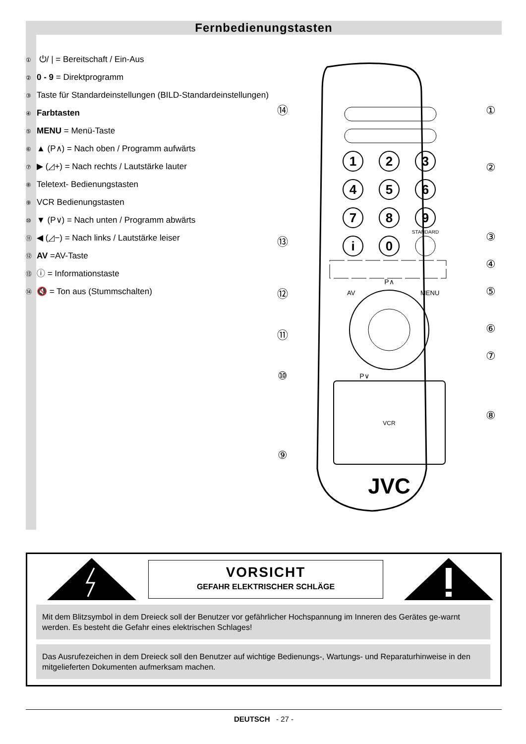Fernbedienungstasten
① ⏻/ | = Bereitschaft / Ein-Aus
② 0 - 9 = Direktprogramm
③ Taste für Standardeinstellungen (BILD-Standardeinstellungen)
④ Farbtasten
⑤ MENU = Menü-Taste
⑥ ▲ (P∧) = Nach oben / Programm aufwärts
⑦ ▶ (◿+) = Nach rechts / Lautstärke lauter
⑧ Teletext- Bedienungstasten
⑨ VCR Bedienungstasten
⑩ ▼ (P∨) = Nach unten / Programm abwärts
⑪ ◀ (◿−) = Nach links / Lautstärke leiser
⑫ AV =AV-Taste
⑬ ⓘ = Informationstaste
⑭ 🔇 = Ton aus (Stummschalten)
1
2
3
4
5
6
7
8
9
i
0
STANDARD
AV
MENU
P∧
P∨
VCR
JVC
⑭
①
②
③
④
⑬
⑫
⑤
⑥
⑪
⑦
⑩
⑧
⑨
VORSICHT
GEFAHR ELEKTRISCHER SCHLÄGE
Mit dem Blitzsymbol in dem Dreieck soll der Benutzer vor gefährlicher Hochspannung im Inneren des Gerätes ge-warnt werden. Es besteht die Gefahr eines elektrischen Schlages!
Das Ausrufezeichen in dem Dreieck soll den Benutzer auf wichtige Bedienungs-, Wartungs- und Reparaturhinweise in den mitgelieferten Dokumenten aufmerksam machen.
DEUTSCH - 27 -